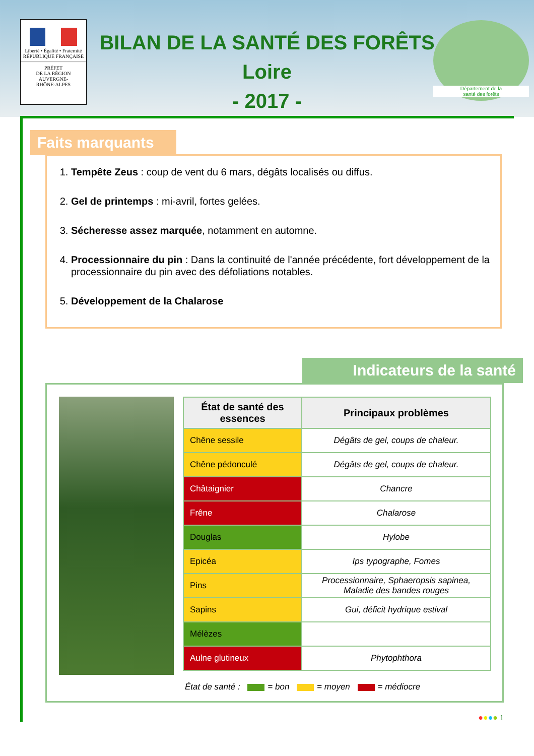Liberté • Égalité • Fraternité
RÉPUBLIQUE FRANÇAISE
PRÉFET
DE LA RÉGION
AUVERGNE-
RHÔNE-ALPES
BILAN DE LA SANTÉ DES FORÊTS
Loire
- 2017 -
Département de la
santé des forêts
Faits marquants
1. Tempête Zeus : coup de vent du 6 mars, dégâts localisés ou diffus.
2. Gel de printemps : mi-avril, fortes gelées.
3. Sécheresse assez marquée, notamment en automne.
4. Processionnaire du pin : Dans la continuité de l'année précédente, fort développement de la processionnaire du pin avec des défoliations notables.
5. Développement de la Chalarose
Indicateurs de la santé
| État de santé des essences | Principaux problèmes |
| --- | --- |
| Chêne sessile | Dégâts de gel, coups de chaleur. |
| Chêne pédonculé | Dégâts de gel, coups de chaleur. |
| Châtaignier | Chancre |
| Frêne | Chalarose |
| Douglas | Hylobe |
| Epicéa | Ips typographe, Fomes |
| Pins | Processionnaire, Sphaeropsis sapinea, Maladie des bandes rouges |
| Sapins | Gui, déficit hydrique estival |
| Mélèzes | |
| Aulne glutineux | Phytophthora |
État de santé : = bon = moyen = médiocre
●●●● 1